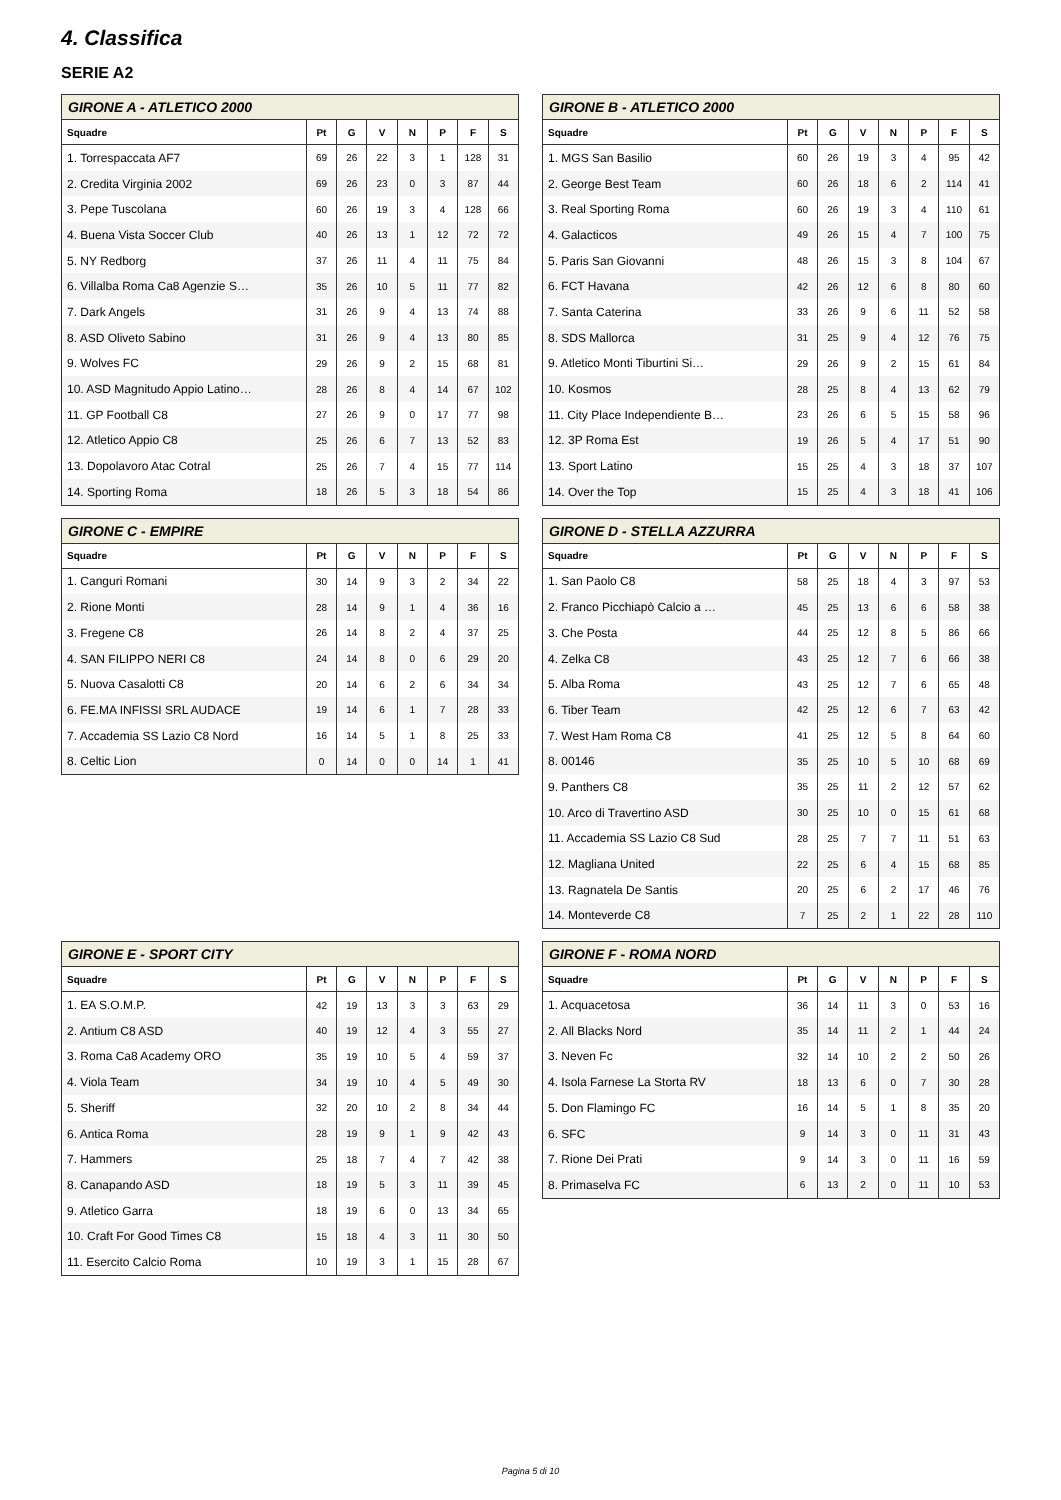4. Classifica
SERIE A2
| GIRONE A - ATLETICO 2000 | | | | | | | |
| --- | --- | --- | --- | --- | --- | --- | --- |
| Squadre | Pt | G | V | N | P | F | S |
| 1. Torrespaccata AF7 | 69 | 26 | 22 | 3 | 1 | 128 | 31 |
| 2. Credita Virginia 2002 | 69 | 26 | 23 | 0 | 3 | 87 | 44 |
| 3. Pepe Tuscolana | 60 | 26 | 19 | 3 | 4 | 128 | 66 |
| 4. Buena Vista Soccer Club | 40 | 26 | 13 | 1 | 12 | 72 | 72 |
| 5. NY Redborg | 37 | 26 | 11 | 4 | 11 | 75 | 84 |
| 6. Villalba Roma Ca8 Agenzie S… | 35 | 26 | 10 | 5 | 11 | 77 | 82 |
| 7. Dark Angels | 31 | 26 | 9 | 4 | 13 | 74 | 88 |
| 8. ASD Oliveto Sabino | 31 | 26 | 9 | 4 | 13 | 80 | 85 |
| 9. Wolves FC | 29 | 26 | 9 | 2 | 15 | 68 | 81 |
| 10. ASD Magnitudo Appio Latino… | 28 | 26 | 8 | 4 | 14 | 67 | 102 |
| 11. GP Football C8 | 27 | 26 | 9 | 0 | 17 | 77 | 98 |
| 12. Atletico Appio C8 | 25 | 26 | 6 | 7 | 13 | 52 | 83 |
| 13. Dopolavoro Atac Cotral | 25 | 26 | 7 | 4 | 15 | 77 | 114 |
| 14. Sporting Roma | 18 | 26 | 5 | 3 | 18 | 54 | 86 |
| GIRONE B - ATLETICO 2000 | | | | | | | |
| --- | --- | --- | --- | --- | --- | --- | --- |
| Squadre | Pt | G | V | N | P | F | S |
| 1. MGS San Basilio | 60 | 26 | 19 | 3 | 4 | 95 | 42 |
| 2. George Best Team | 60 | 26 | 18 | 6 | 2 | 114 | 41 |
| 3. Real Sporting Roma | 60 | 26 | 19 | 3 | 4 | 110 | 61 |
| 4. Galacticos | 49 | 26 | 15 | 4 | 7 | 100 | 75 |
| 5. Paris San Giovanni | 48 | 26 | 15 | 3 | 8 | 104 | 67 |
| 6. FCT Havana | 42 | 26 | 12 | 6 | 8 | 80 | 60 |
| 7. Santa Caterina | 33 | 26 | 9 | 6 | 11 | 52 | 58 |
| 8. SDS Mallorca | 31 | 25 | 9 | 4 | 12 | 76 | 75 |
| 9. Atletico Monti Tiburtini Si… | 29 | 26 | 9 | 2 | 15 | 61 | 84 |
| 10. Kosmos | 28 | 25 | 8 | 4 | 13 | 62 | 79 |
| 11. City Place Independiente B… | 23 | 26 | 6 | 5 | 15 | 58 | 96 |
| 12. 3P Roma Est | 19 | 26 | 5 | 4 | 17 | 51 | 90 |
| 13. Sport Latino | 15 | 25 | 4 | 3 | 18 | 37 | 107 |
| 14. Over the Top | 15 | 25 | 4 | 3 | 18 | 41 | 106 |
| GIRONE C - EMPIRE | | | | | | | |
| --- | --- | --- | --- | --- | --- | --- | --- |
| Squadre | Pt | G | V | N | P | F | S |
| 1. Canguri Romani | 30 | 14 | 9 | 3 | 2 | 34 | 22 |
| 2. Rione Monti | 28 | 14 | 9 | 1 | 4 | 36 | 16 |
| 3. Fregene C8 | 26 | 14 | 8 | 2 | 4 | 37 | 25 |
| 4. SAN FILIPPO NERI C8 | 24 | 14 | 8 | 0 | 6 | 29 | 20 |
| 5. Nuova Casalotti C8 | 20 | 14 | 6 | 2 | 6 | 34 | 34 |
| 6. FE.MA INFISSI SRL AUDACE | 19 | 14 | 6 | 1 | 7 | 28 | 33 |
| 7. Accademia SS Lazio C8 Nord | 16 | 14 | 5 | 1 | 8 | 25 | 33 |
| 8. Celtic Lion | 0 | 14 | 0 | 0 | 14 | 1 | 41 |
| GIRONE D - STELLA AZZURRA | | | | | | | |
| --- | --- | --- | --- | --- | --- | --- | --- |
| Squadre | Pt | G | V | N | P | F | S |
| 1. San Paolo C8 | 58 | 25 | 18 | 4 | 3 | 97 | 53 |
| 2. Franco Picchiapò Calcio a … | 45 | 25 | 13 | 6 | 6 | 58 | 38 |
| 3. Che Posta | 44 | 25 | 12 | 8 | 5 | 86 | 66 |
| 4. Zelka C8 | 43 | 25 | 12 | 7 | 6 | 66 | 38 |
| 5. Alba Roma | 43 | 25 | 12 | 7 | 6 | 65 | 48 |
| 6. Tiber Team | 42 | 25 | 12 | 6 | 7 | 63 | 42 |
| 7. West Ham Roma C8 | 41 | 25 | 12 | 5 | 8 | 64 | 60 |
| 8. 00146 | 35 | 25 | 10 | 5 | 10 | 68 | 69 |
| 9. Panthers C8 | 35 | 25 | 11 | 2 | 12 | 57 | 62 |
| 10. Arco di Travertino ASD | 30 | 25 | 10 | 0 | 15 | 61 | 68 |
| 11. Accademia SS Lazio C8 Sud | 28 | 25 | 7 | 7 | 11 | 51 | 63 |
| 12. Magliana United | 22 | 25 | 6 | 4 | 15 | 68 | 85 |
| 13. Ragnatela De Santis | 20 | 25 | 6 | 2 | 17 | 46 | 76 |
| 14. Monteverde C8 | 7 | 25 | 2 | 1 | 22 | 28 | 110 |
| GIRONE E - SPORT CITY | | | | | | | |
| --- | --- | --- | --- | --- | --- | --- | --- |
| Squadre | Pt | G | V | N | P | F | S |
| 1. EA S.O.M.P. | 42 | 19 | 13 | 3 | 3 | 63 | 29 |
| 2. Antium C8 ASD | 40 | 19 | 12 | 4 | 3 | 55 | 27 |
| 3. Roma Ca8 Academy ORO | 35 | 19 | 10 | 5 | 4 | 59 | 37 |
| 4. Viola Team | 34 | 19 | 10 | 4 | 5 | 49 | 30 |
| 5. Sheriff | 32 | 20 | 10 | 2 | 8 | 34 | 44 |
| 6. Antica Roma | 28 | 19 | 9 | 1 | 9 | 42 | 43 |
| 7. Hammers | 25 | 18 | 7 | 4 | 7 | 42 | 38 |
| 8. Canapando ASD | 18 | 19 | 5 | 3 | 11 | 39 | 45 |
| 9. Atletico Garra | 18 | 19 | 6 | 0 | 13 | 34 | 65 |
| 10. Craft For Good Times C8 | 15 | 18 | 4 | 3 | 11 | 30 | 50 |
| 11. Esercito Calcio Roma | 10 | 19 | 3 | 1 | 15 | 28 | 67 |
| GIRONE F - ROMA NORD | | | | | | | |
| --- | --- | --- | --- | --- | --- | --- | --- |
| Squadre | Pt | G | V | N | P | F | S |
| 1. Acquacetosa | 36 | 14 | 11 | 3 | 0 | 53 | 16 |
| 2. All Blacks Nord | 35 | 14 | 11 | 2 | 1 | 44 | 24 |
| 3. Neven Fc | 32 | 14 | 10 | 2 | 2 | 50 | 26 |
| 4. Isola Farnese La Storta RV | 18 | 13 | 6 | 0 | 7 | 30 | 28 |
| 5. Don Flamingo FC | 16 | 14 | 5 | 1 | 8 | 35 | 20 |
| 6. SFC | 9 | 14 | 3 | 0 | 11 | 31 | 43 |
| 7. Rione Dei Prati | 9 | 14 | 3 | 0 | 11 | 16 | 59 |
| 8. Primaselva FC | 6 | 13 | 2 | 0 | 11 | 10 | 53 |
Pagina 5 di 10